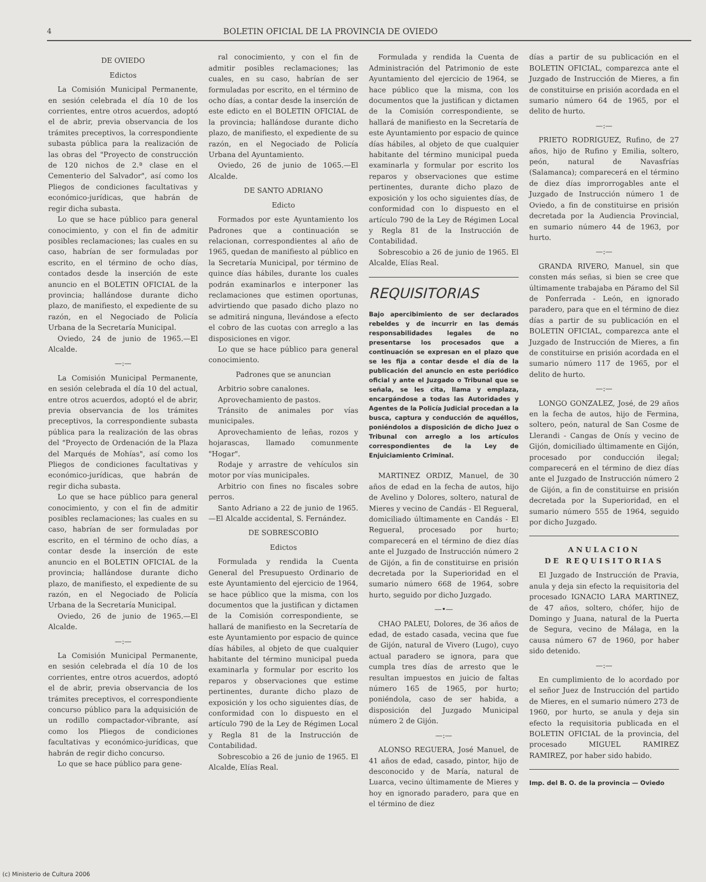4 BOLETIN OFICIAL DE LA PROVINCIA DE OVIEDO
DE OVIEDO
Edictos
La Comisión Municipal Permanente, en sesión celebrada el día 10 de los corrientes, entre otros acuerdos, adoptó el de abrir, previa observancia de los trámites preceptivos, la correspondiente subasta pública para la realización de las obras del "Proyecto de construcción de 120 nichos de 2.ª clase en el Cementerio del Salvador", así como los Pliegos de condiciones facultativas y económico-jurídicas, que habrán de regir dicha subasta.
Lo que se hace público para general conocimiento, y con el fin de admitir posibles reclamaciones; las cuales en su caso, habrían de ser formuladas por escrito, en el término de ocho días, contados desde la inserción de este anuncio en el BOLETIN OFICIAL de la provincia; hallándose durante dicho plazo, de manifiesto, el expediente de su razón, en el Negociado de Policía Urbana de la Secretaría Municipal.
Oviedo, 24 de junio de 1965.—El Alcalde.
—:—
La Comisión Municipal Permanente, en sesión celebrada el día 10 del actual, entre otros acuerdos, adoptó el de abrir, previa observancia de los trámites preceptivos, la correspondiente subasta pública para la realización de las obras del "Proyecto de Ordenación de la Plaza del Marqués de Mohías", así como los Pliegos de condiciones facultativas y económico-jurídicas, que habrán de regir dicha subasta.
Lo que se hace público para general conocimiento, y con el fin de admitir posibles reclamaciones; las cuales en su caso, habrían de ser formuladas por escrito, en el término de ocho días, a contar desde la inserción de este anuncio en el BOLETIN OFICIAL de la provincia; hallándose durante dicho plazo, de manifiesto, el expediente de su razón, en el Negociado de Policía Urbana de la Secretaría Municipal.
Oviedo, 26 de junio de 1965.—El Alcalde.
—:—
La Comisión Municipal Permanente, en sesión celebrada el día 10 de los corrientes, entre otros acuerdos, adoptó el de abrir, previa observancia de los trámites preceptivos, el correspondiente concurso público para la adquisición de un rodillo compactador-vibrante, así como los Pliegos de condiciones facultativas y económico-jurídicas, que habrán de regir dicho concurso.
Lo que se hace público para gene-
ral conocimiento, y con el fin de admitir posibles reclamaciones; las cuales, en su caso, habrían de ser formuladas por escrito, en el término de ocho días, a contar desde la inserción de este edicto en el BOLETIN OFICIAL de la provincia; hallándose durante dicho plazo, de manifiesto, el expediente de su razón, en el Negociado de Policía Urbana del Ayuntamiento.
Oviedo, 26 de junio de 1065.—El Alcalde.
DE SANTO ADRIANO
Edicto
Formados por este Ayuntamiento los Padrones que a continuación se relacionan, correspondientes al año de 1965, quedan de manifiesto al público en la Secretaría Municipal, por término de quince días hábiles, durante los cuales podrán examinarlos e interponer las reclamaciones que estimen oportunas, advirtiendo que pasado dicho plazo no se admitirá ninguna, llevándose a efecto el cobro de las cuotas con arreglo a las disposiciones en vigor.
Lo que se hace público para general conocimiento.
Padrones que se anuncian
Arbitrio sobre canalones.
Aprovechamiento de pastos.
Tránsito de animales por vías municipales.
Aprovechamiento de leñas, rozos y hojarascas, llamado comunmente "Hogar".
Rodaje y arrastre de vehículos sin motor por vías municipales.
Arbitrio con fines no fiscales sobre perros.
Santo Adriano a 22 de junio de 1965.—El Alcalde accidental, S. Fernández.
DE SOBRESCOBIO
Edictos
Formulada y rendida la Cuenta General del Presupuesto Ordinario de este Ayuntamiento del ejercicio de 1964, se hace público que la misma, con los documentos que la justifican y dictamen de la Comisión correspondiente, se hallará de manifiesto en la Secretaría de este Ayuntamiento por espacio de quince días hábiles, al objeto de que cualquier habitante del término municipal pueda examinarla y formular por escrito los reparos y observaciones que estime pertinentes, durante dicho plazo de exposición y los ocho siguientes días, de conformidad con lo dispuesto en el artículo 790 de la Ley de Régimen Local y Regla 81 de la Instrucción de Contabilidad.
Sobrescobio a 26 de junio de 1965. El Alcalde, Elías Real.
Formulada y rendida la Cuenta de Administración del Patrimonio de este Ayuntamiento del ejercicio de 1964, se hace público que la misma, con los documentos que la justifican y dictamen de la Comisión correspondiente, se hallará de manifiesto en la Secretaría de este Ayuntamiento por espacio de quince días hábiles, al objeto de que cualquier habitante del término municipal pueda examinarla y formular por escrito los reparos y observaciones que estime pertinentes, durante dicho plazo de exposición y los ocho siguientes días, de conformidad con lo dispuesto en el artículo 790 de la Ley de Régimen Local y Regla 81 de la Instrucción de Contabilidad.
Sobrescobio a 26 de junio de 1965. El Alcalde, Elías Real.
REQUISITORIAS
Bajo apercibimiento de ser declarados rebeldes y de incurrir en las demás responsabilidades legales de no presentarse los procesados que a continuación se expresan en el plazo que se les fija a contar desde el día de la publicación del anuncio en este periódico oficial y ante el Juzgado o Tribunal que se señala, se les cita, llama y emplaza, encargándose a todas las Autoridades y Agentes de la Policía Judicial procedan a la busca, captura y conducción de aquéllos, poniéndolos a disposición de dicho Juez o Tribunal con arreglo a los artículos correspondientes de la Ley de Enjuiciamiento Criminal.
MARTINEZ ORDIZ, Manuel, de 30 años de edad en la fecha de autos, hijo de Avelino y Dolores, soltero, natural de Mieres y vecino de Candás - El Regueral, domiciliado últimamente en Candás - El Regueral, procesado por hurto; comparecerá en el término de diez días ante el Juzgado de Instrucción número 2 de Gijón, a fin de constituirse en prisión decretada por la Superioridad en el sumario número 668 de 1964, sobre hurto, seguido por dicho Juzgado.
—•—
CHAO PALEU, Dolores, de 36 años de edad, de estado casada, vecina que fue de Gijón, natural de Vivero (Lugo), cuyo actual paradero se ignora, para que cumpla tres días de arresto que le resultan impuestos en juicio de faltas número 165 de 1965, por hurto; poniéndola, caso de ser habida, a disposición del Juzgado Municipal número 2 de Gijón.
—:—
ALONSO REGUERA, José Manuel, de 41 años de edad, casado, pintor, hijo de desconocido y de María, natural de Luarca, vecino últimamente de Mieres y hoy en ignorado paradero, para que en el término de diez
días a partir de su publicación en el BOLETIN OFICIAL, comparezca ante el Juzgado de Instrucción de Mieres, a fin de constituirse en prisión acordada en el sumario número 64 de 1965, por el delito de hurto.
—:—
PRIETO RODRIGUEZ, Rufino, de 27 años, hijo de Rufino y Emilia, soltero, peón, natural de Navasfrías (Salamanca); comparecerá en el término de diez días improrrogables ante el Juzgado de Instrucción número 1 de Oviedo, a fin de constituirse en prisión decretada por la Audiencia Provincial, en sumario número 44 de 1963, por hurto.
—:—
GRANDA RIVERO, Manuel, sin que consten más señas, si bien se cree que últimamente trabajaba en Páramo del Sil de Ponferrada - León, en ignorado paradero, para que en el término de diez días a partir de su publicación en el BOLETIN OFICIAL, comparezca ante el Juzgado de Instrucción de Mieres, a fin de constituirse en prisión acordada en el sumario número 117 de 1965, por el delito de hurto.
—:—
LONGO GONZALEZ, José, de 29 años en la fecha de autos, hijo de Fermina, soltero, peón, natural de San Cosme de Llerandi - Cangas de Onís y vecino de Gijón, domiciliado últimamente en Gijón, procesado por conducción ilegal; comparecerá en el término de diez días ante el Juzgado de Instrucción número 2 de Gijón, a fin de constituirse en prisión decretada por la Superioridad, en el sumario número 555 de 1964, seguido por dicho Juzgado.
ANULACION
DE REQUISITORIAS
El Juzgado de Instrucción de Pravia, anula y deja sin efecto la requisitoria del procesado IGNACIO LARA MARTINEZ, de 47 años, soltero, chófer, hijo de Domingo y Juana, natural de la Puerta de Segura, vecino de Málaga, en la causa número 67 de 1960, por haber sido detenido.
—:—
En cumplimiento de lo acordado por el señor Juez de Instrucción del partido de Mieres, en el sumario número 273 de 1960, por hurto, se anula y deja sin efecto la requisitoria publicada en el BOLETIN OFICIAL de la provincia, del procesado MIGUEL RAMIREZ RAMIREZ, por haber sido habido.
Imp. del B. O. de la provincia — Oviedo
(c) Ministerio de Cultura 2006